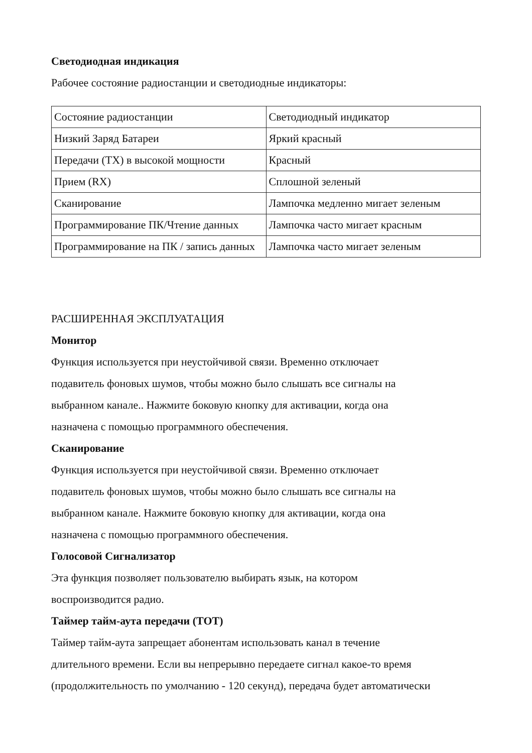Светодиодная индикация
Рабочее состояние радиостанции и светодиодные индикаторы:
| Состояние радиостанции | Светодиодный индикатор |
| Низкий Заряд Батареи | Яркий красный |
| Передачи (TX) в высокой мощности | Красный |
| Прием (RX) | Сплошной зеленый |
| Сканирование | Лампочка медленно мигает зеленым |
| Программирование ПК/Чтение данных | Лампочка часто мигает красным |
| Программирование на ПК / запись данных | Лампочка часто мигает зеленым |
РАСШИРЕННАЯ ЭКСПЛУАТАЦИЯ
Монитор
Функция используется при неустойчивой связи. Временно отключает
подавитель фоновых шумов, чтобы можно было слышать все сигналы на
выбранном канале.. Нажмите боковую кнопку для активации, когда она
назначена с помощью программного обеспечения.
Сканирование
Функция используется при неустойчивой связи. Временно отключает
подавитель фоновых шумов, чтобы можно было слышать все сигналы на
выбранном канале. Нажмите боковую кнопку для активации, когда она
назначена с помощью программного обеспечения.
Голосовой Сигнализатор
Эта функция позволяет пользователю выбирать язык, на котором
воспроизводится радио.
Таймер тайм-аута передачи (TOT)
Таймер тайм-аута запрещает абонентам использовать канал в течение
длительного времени. Если вы непрерывно передаете сигнал какое-то время
(продолжительность по умолчанию - 120 секунд), передача будет автоматически